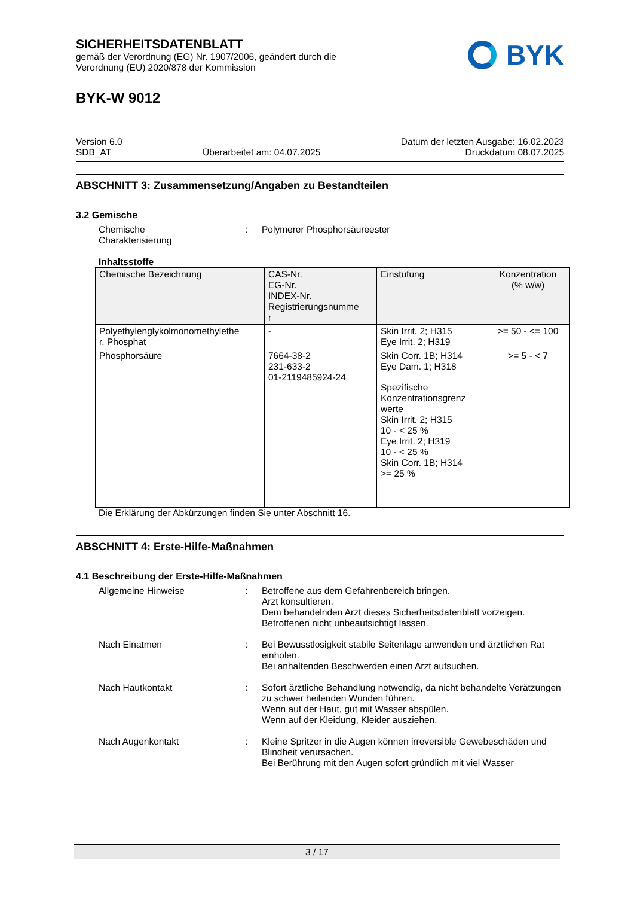SICHERHEITSDATENBLATT
gemäß der Verordnung (EG) Nr. 1907/2006, geändert durch die
Verordnung (EU) 2020/878 der Kommission
BYK
BYK-W 9012
Version 6.0
SDB_AT
Überarbeitet am: 04.07.2025 Datum der letzten Ausgabe: 16.02.2023
Druckdatum 08.07.2025
ABSCHNITT 3: Zusammensetzung/Angaben zu Bestandteilen
3.2 Gemische
Chemische
Charakterisierung
: Polymerer Phosphorsäureester
Inhaltsstoffe
| Chemische Bezeichnung | CAS-Nr. EG-Nr. INDEX-Nr. Registrierungsnumme r | Einstufung | Konzentration (% w/w) |
| --- | --- | --- | --- |
| Polyethylenglykolmonomethylethe r, Phosphat | - | Skin Irrit. 2; H315 Eye Irrit. 2; H319 | >= 50 - <= 100 |
| Phosphorsäure | 7664-38-2 231-633-2 01-2119485924-24 | Skin Corr. 1B; H314 Eye Dam. 1; H318 Spezifische Konzentrationsgrenz werte Skin Irrit. 2; H315 10 - < 25 % Eye Irrit. 2; H319 10 - < 25 % Skin Corr. 1B; H314 >= 25 % | >= 5 - < 7 |
Die Erklärung der Abkürzungen finden Sie unter Abschnitt 16.
ABSCHNITT 4: Erste-Hilfe-Maßnahmen
4.1 Beschreibung der Erste-Hilfe-Maßnahmen
Allgemeine Hinweise : Betroffene aus dem Gefahrenbereich bringen.
Arzt konsultieren.
Dem behandelnden Arzt dieses Sicherheitsdatenblatt vorzeigen.
Betroffenen nicht unbeaufsichtigt lassen.
Nach Einatmen : Bei Bewusstlosigkeit stabile Seitenlage anwenden und ärztlichen Rat einholen.
Bei anhaltenden Beschwerden einen Arzt aufsuchen.
Nach Hautkontakt : Sofort ärztliche Behandlung notwendig, da nicht behandelte Verätzungen zu schwer heilenden Wunden führen.
Wenn auf der Haut, gut mit Wasser abspülen.
Wenn auf der Kleidung, Kleider ausziehen.
Nach Augenkontakt : Kleine Spritzer in die Augen können irreversible Gewebeschäden und Blindheit verursachen.
Bei Berührung mit den Augen sofort gründlich mit viel Wasser
3 / 17